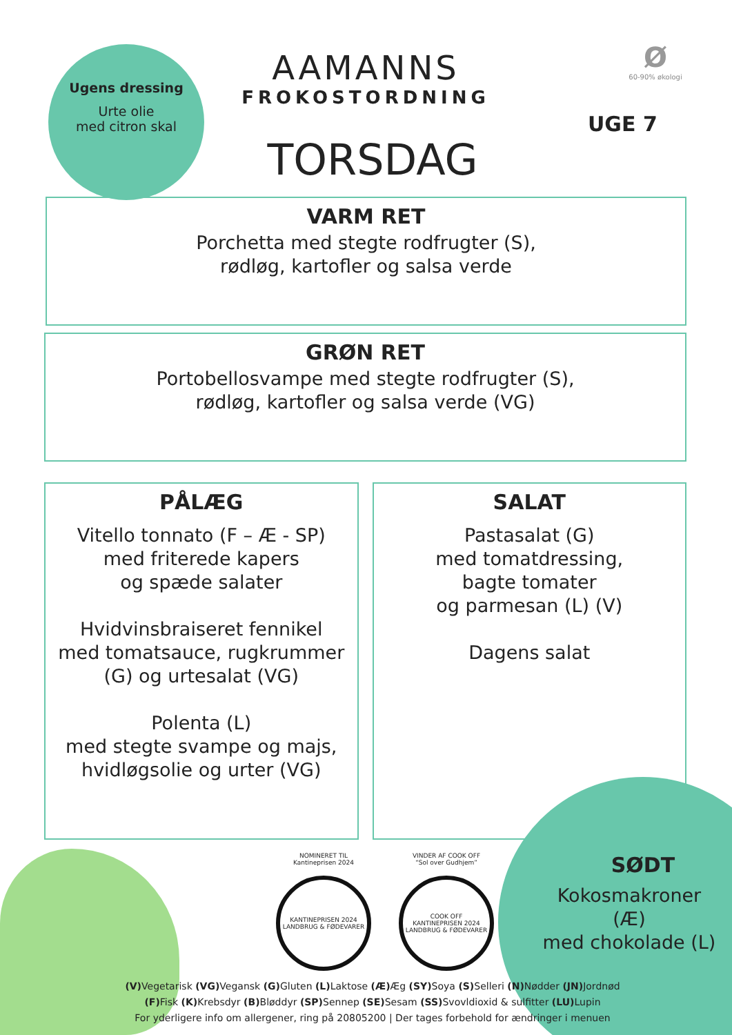Ugens dressing
Urte olie
med citron skal
AAMANNS
FROKOSTORDNING
TORSDAG
Ø
60-90% økologi
UGE 7
VARM RET
Porchetta med stegte rodfrugter (S),
rødløg, kartofler og salsa verde
GRØN RET
Portobellosvampe med stegte rodfrugter (S),
rødløg, kartofler og salsa verde (VG)
PÅLÆG
Vitello tonnato (F – Æ - SP)
med friterede kapers
og spæde salater
Hvidvinsbraiseret fennikel
med tomatsauce, rugkrummer
(G) og urtesalat (VG)
Polenta (L)
med stegte svampe og majs,
hvidløgsolie og urter (VG)
SALAT
Pastasalat (G)
med tomatdressing,
bagte tomater
og parmesan (L) (V)
Dagens salat
NOMINERET TIL
Kantineprisen 2024
KANTINEPRISEN 2024
LANDBRUG & FØDEVARER
VINDER AF COOK OFF
“Sol over Gudhjem”
COOK OFF
KANTINEPRISEN 2024
LANDBRUG & FØDEVARER
SØDT
Kokosmakroner
(Æ)
med chokolade (L)
(V) Vegetarisk (VG) Vegansk (G) Gluten (L) Laktose (Æ) Æg (SY) Soya (S) Selleri (N) Nødder (JN) Jordnød
(F) Fisk (K) Krebsdyr (B) Bløddyr (SP) Sennep (SE) Sesam (SS) Svovldioxid & sulfitter (LU) Lupin
For yderligere info om allergener, ring på 20805200 | Der tages forbehold for ændringer i menuen